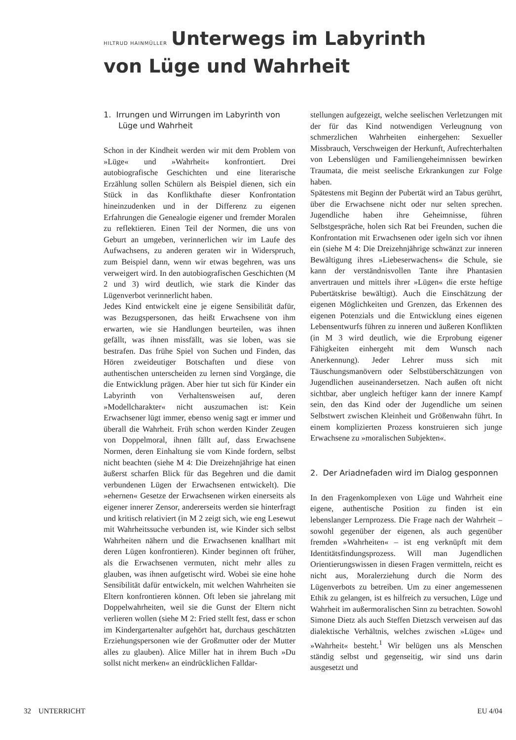HILTRUD HAINMÜLLER Unterwegs im Labyrinth
von Lüge und Wahrheit
1. Irrungen und Wirrungen im Labyrinth von Lüge und Wahrheit
Schon in der Kindheit werden wir mit dem Problem von »Lüge« und »Wahrheit« konfrontiert. Drei autobiografische Geschichten und eine literarische Erzählung sollen Schülern als Beispiel dienen, sich ein Stück in das Konflikthafte dieser Konfrontation hineinzudenken und in der Differenz zu eigenen Erfahrungen die Genealogie eigener und fremder Moralen zu reflektieren. Einen Teil der Normen, die uns von Geburt an umgeben, verinnerlichen wir im Laufe des Aufwachsens, zu anderen geraten wir in Widerspruch, zum Beispiel dann, wenn wir etwas begehren, was uns verweigert wird. In den autobiografischen Geschichten (M 2 und 3) wird deutlich, wie stark die Kinder das Lügenverbot verinnerlicht haben.
Jedes Kind entwickelt eine je eigene Sensibilität dafür, was Bezugspersonen, das heißt Erwachsene von ihm erwarten, wie sie Handlungen beurteilen, was ihnen gefällt, was ihnen missfällt, was sie loben, was sie bestrafen. Das frühe Spiel von Suchen und Finden, das Hören zweideutiger Botschaften und diese von authentischen unterscheiden zu lernen sind Vorgänge, die die Entwicklung prägen. Aber hier tut sich für Kinder ein Labyrinth von Verhaltensweisen auf, deren »Modellcharakter« nicht auszumachen ist: Kein Erwachsener lügt immer, ebenso wenig sagt er immer und überall die Wahrheit. Früh schon werden Kinder Zeugen von Doppelmoral, ihnen fällt auf, dass Erwachsene Normen, deren Einhaltung sie vom Kinde fordern, selbst nicht beachten (siehe M 4: Die Dreizehnjährige hat einen äußerst scharfen Blick für das Begehren und die damit verbundenen Lügen der Erwachsenen entwickelt). Die »ehernen« Gesetze der Erwachsenen wirken einerseits als eigener innerer Zensor, andererseits werden sie hinterfragt und kritisch relativiert (in M 2 zeigt sich, wie eng Lesewut mit Wahrheitssuche verbunden ist, wie Kinder sich selbst Wahrheiten nähern und die Erwachsenen knallhart mit deren Lügen konfrontieren). Kinder beginnen oft früher, als die Erwachsenen vermuten, nicht mehr alles zu glauben, was ihnen aufgetischt wird. Wobei sie eine hohe Sensibilität dafür entwickeln, mit welchen Wahrheiten sie Eltern konfrontieren können. Oft leben sie jahrelang mit Doppelwahrheiten, weil sie die Gunst der Eltern nicht verlieren wollen (siehe M 2: Fried stellt fest, dass er schon im Kindergartenalter aufgehört hat, durchaus geschätzten Erziehungspersonen wie der Großmutter oder der Mutter alles zu glauben). Alice Miller hat in ihrem Buch »Du sollst nicht merken« an eindrücklichen Falldar-
stellungen aufgezeigt, welche seelischen Verletzungen mit der für das Kind notwendigen Verleugnung von schmerzlichen Wahrheiten einhergehen: Sexueller Missbrauch, Verschweigen der Herkunft, Aufrechterhalten von Lebenslügen und Familiengeheimnissen bewirken Traumata, die meist seelische Erkrankungen zur Folge haben.
Spätestens mit Beginn der Pubertät wird an Tabus gerührt, über die Erwachsene nicht oder nur selten sprechen. Jugendliche haben ihre Geheimnisse, führen Selbstgespräche, holen sich Rat bei Freunden, suchen die Konfrontation mit Erwachsenen oder igeln sich vor ihnen ein (siehe M 4: Die Dreizehnjährige schwänzt zur inneren Bewältigung ihres »Liebeserwachens« die Schule, sie kann der verständnisvollen Tante ihre Phantasien anvertrauen und mittels ihrer »Lügen« die erste heftige Pubertätskrise bewältigt). Auch die Einschätzung der eigenen Möglichkeiten und Grenzen, das Erkennen des eigenen Potenzials und die Entwicklung eines eigenen Lebensentwurfs führen zu inneren und äußeren Konflikten (in M 3 wird deutlich, wie die Erprobung eigener Fähigkeiten einhergeht mit dem Wunsch nach Anerkennung). Jeder Lehrer muss sich mit Täuschungsmanövern oder Selbstüberschätzungen von Jugendlichen auseinandersetzen. Nach außen oft nicht sichtbar, aber ungleich heftiger kann der innere Kampf sein, den das Kind oder der Jugendliche um seinen Selbstwert zwischen Kleinheit und Größenwahn führt. In einem komplizierten Prozess konstruieren sich junge Erwachsene zu »moralischen Subjekten«.
2. Der Ariadnefaden wird im Dialog gesponnen
In den Fragenkomplexen von Lüge und Wahrheit eine eigene, authentische Position zu finden ist ein lebenslanger Lernprozess. Die Frage nach der Wahrheit – sowohl gegenüber der eigenen, als auch gegenüber fremden »Wahrheiten« – ist eng verknüpft mit dem Identitätsfindungsprozess. Will man Jugendlichen Orientierungswissen in diesen Fragen vermitteln, reicht es nicht aus, Moralerziehung durch die Norm des Lügenverbots zu betreiben. Um zu einer angemessenen Ethik zu gelangen, ist es hilfreich zu versuchen, Lüge und Wahrheit im außermoralischen Sinn zu betrachten. Sowohl Simone Dietz als auch Steffen Dietzsch verweisen auf das dialektische Verhältnis, welches zwischen »Lüge« und »Wahrheit« besteht.<sup>1</sup> Wir belügen uns als Menschen ständig selbst und gegenseitig, wir sind uns darin ausgesetzt und
32 UNTERRICHT EU 4/04